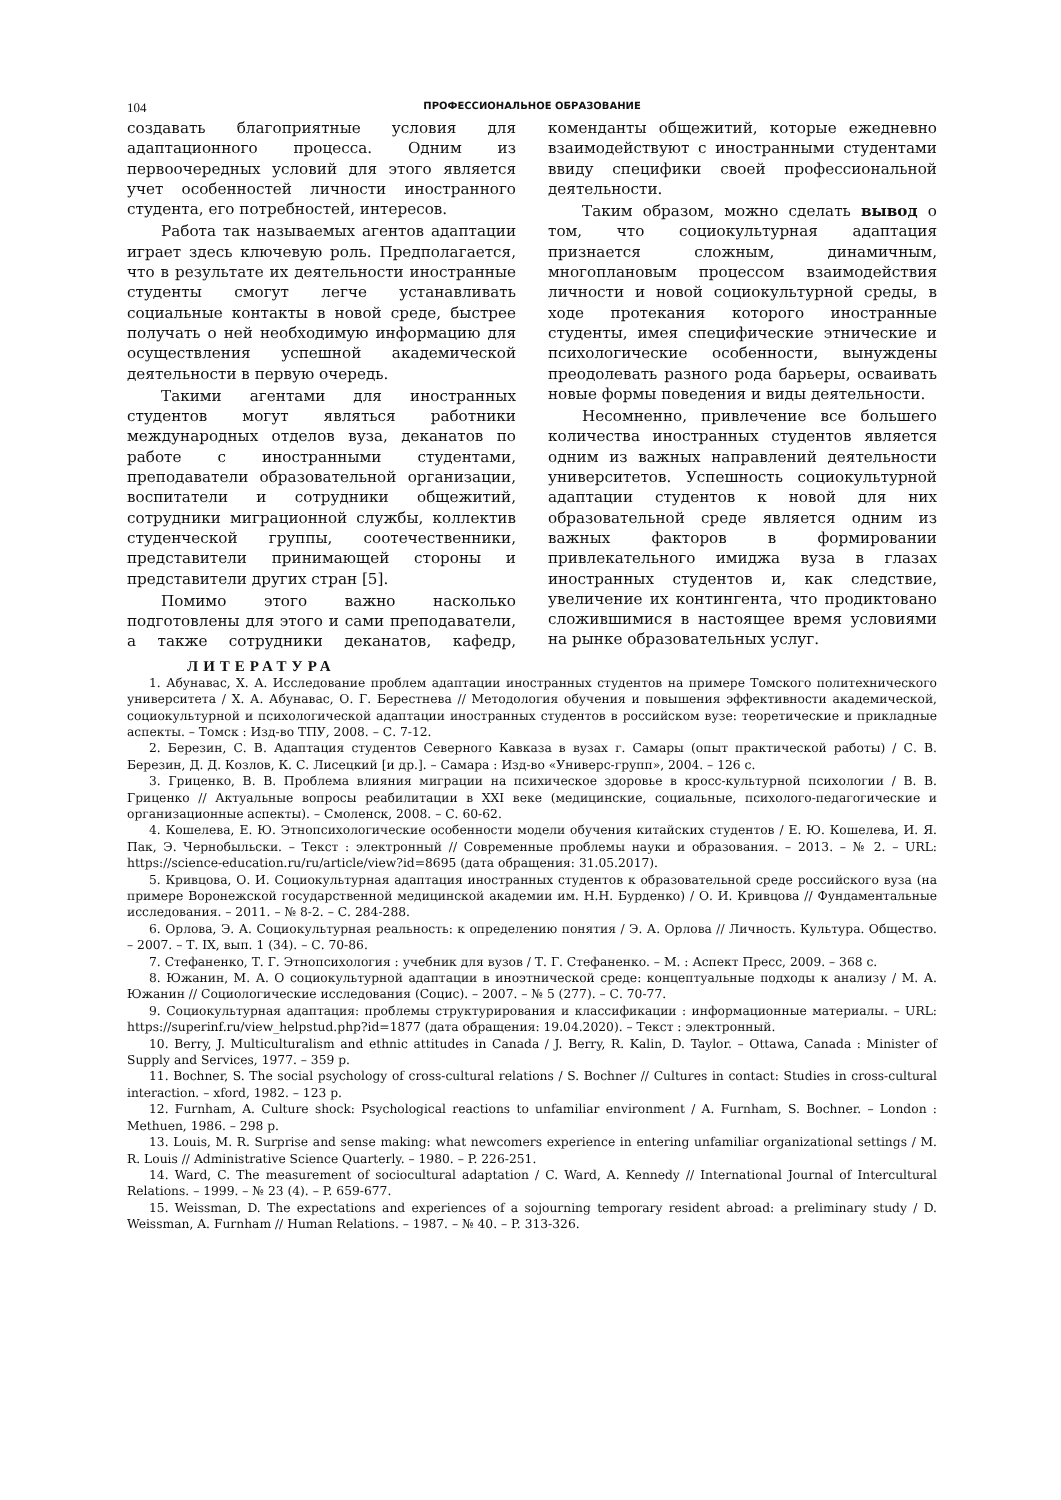104 ПРОФЕССИОНАЛЬНОЕ ОБРАЗОВАНИЕ
создавать благоприятные условия для адаптационного процесса. Одним из первоочередных условий для этого является учет особенностей личности иностранного студента, его потребностей, интересов.
Работа так называемых агентов адаптации играет здесь ключевую роль. Предполагается, что в результате их деятельности иностранные студенты смогут легче устанавливать социальные контакты в новой среде, быстрее получать о ней необходимую информацию для осуществления успешной академической деятельности в первую очередь.
Такими агентами для иностранных студентов могут являться работники международных отделов вуза, деканатов по работе с иностранными студентами, преподаватели образовательной организации, воспитатели и сотрудники общежитий, сотрудники миграционной службы, коллектив студенческой группы, соотечественники, представители принимающей стороны и представители других стран [5].
Помимо этого важно насколько подготовлены для этого и сами преподаватели, а также сотрудники деканатов, кафедр, коменданты общежитий, которые ежедневно взаимодействуют с иностранными студентами ввиду специфики своей профессиональной деятельности.
Таким образом, можно сделать вывод о том, что социокультурная адаптация признается сложным, динамичным, многоплановым процессом взаимодействия личности и новой социокультурной среды, в ходе протекания которого иностранные студенты, имея специфические этнические и психологические особенности, вынуждены преодолевать разного рода барьеры, осваивать новые формы поведения и виды деятельности.
Несомненно, привлечение все большего количества иностранных студентов является одним из важных направлений деятельности университетов. Успешность социокультурной адаптации студентов к новой для них образовательной среде является одним из важных факторов в формировании привлекательного имиджа вуза в глазах иностранных студентов и, как следствие, увеличение их контингента, что продиктовано сложившимися в настоящее время условиями на рынке образовательных услуг.
ЛИТЕРАТУРА
1. Абунавас, Х. А. Исследование проблем адаптации иностранных студентов на примере Томского политехнического университета / Х. А. Абунавас, О. Г. Берестнева // Методология обучения и повышения эффективности академической, социокультурной и психологической адаптации иностранных студентов в российском вузе: теоретические и прикладные аспекты. – Томск : Изд-во ТПУ, 2008. – С. 7-12.
2. Березин, С. В. Адаптация студентов Северного Кавказа в вузах г. Самары (опыт практической работы) / С. В. Березин, Д. Д. Козлов, К. С. Лисецкий [и др.]. – Самара : Изд-во «Универс-групп», 2004. – 126 с.
3. Гриценко, В. В. Проблема влияния миграции на психическое здоровье в кросс-культурной психологии / В. В. Гриценко // Актуальные вопросы реабилитации в XXI веке (медицинские, социальные, психолого-педагогические и организационные аспекты). – Смоленск, 2008. – С. 60-62.
4. Кошелева, Е. Ю. Этнопсихологические особенности модели обучения китайских студентов / Е. Ю. Кошелева, И. Я. Пак, Э. Чернобыльски. – Текст : электронный // Современные проблемы науки и образования. – 2013. – № 2. – URL: https://science-education.ru/ru/article/view?id=8695 (дата обращения: 31.05.2017).
5. Кривцова, О. И. Социокультурная адаптация иностранных студентов к образовательной среде российского вуза (на примере Воронежской государственной медицинской академии им. Н.Н. Бурденко) / О. И. Кривцова // Фундаментальные исследования. – 2011. – № 8-2. – С. 284-288.
6. Орлова, Э. А. Социокультурная реальность: к определению понятия / Э. А. Орлова // Личность. Культура. Общество. – 2007. – Т. IX, вып. 1 (34). – С. 70-86.
7. Стефаненко, Т. Г. Этнопсихология : учебник для вузов / Т. Г. Стефаненко. – М. : Аспект Пресс, 2009. – 368 с.
8. Южанин, М. А. О социокультурной адаптации в иноэтнической среде: концептуальные подходы к анализу / М. А. Южанин // Социологические исследования (Социс). – 2007. – № 5 (277). – С. 70-77.
9. Социокультурная адаптация: проблемы структурирования и классификации : информационные материалы. – URL: https://superinf.ru/view_helpstud.php?id=1877 (дата обращения: 19.04.2020). – Текст : электронный.
10. Berry, J. Multiculturalism and ethnic attitudes in Canada / J. Berry, R. Kalin, D. Taylor. – Ottawa, Canada : Minister of Supply and Services, 1977. – 359 p.
11. Bochner, S. The social psychology of cross-cultural relations / S. Bochner // Cultures in contact: Studies in cross-cultural interaction. – xford, 1982. – 123 p.
12. Furnham, A. Culture shock: Psychological reactions to unfamiliar environment / A. Furnham, S. Bochner. – London : Methuen, 1986. – 298 p.
13. Louis, M. R. Surprise and sense making: what newcomers experience in entering unfamiliar organizational settings / M. R. Louis // Administrative Science Quarterly. – 1980. – P. 226-251.
14. Ward, C. The measurement of sociocultural adaptation / C. Ward, A. Kennedy // International Journal of Intercultural Relations. – 1999. – № 23 (4). – P. 659-677.
15. Weissman, D. The expectations and experiences of a sojourning temporary resident abroad: a preliminary study / D. Weissman, A. Furnham // Human Relations. – 1987. – № 40. – P. 313-326.